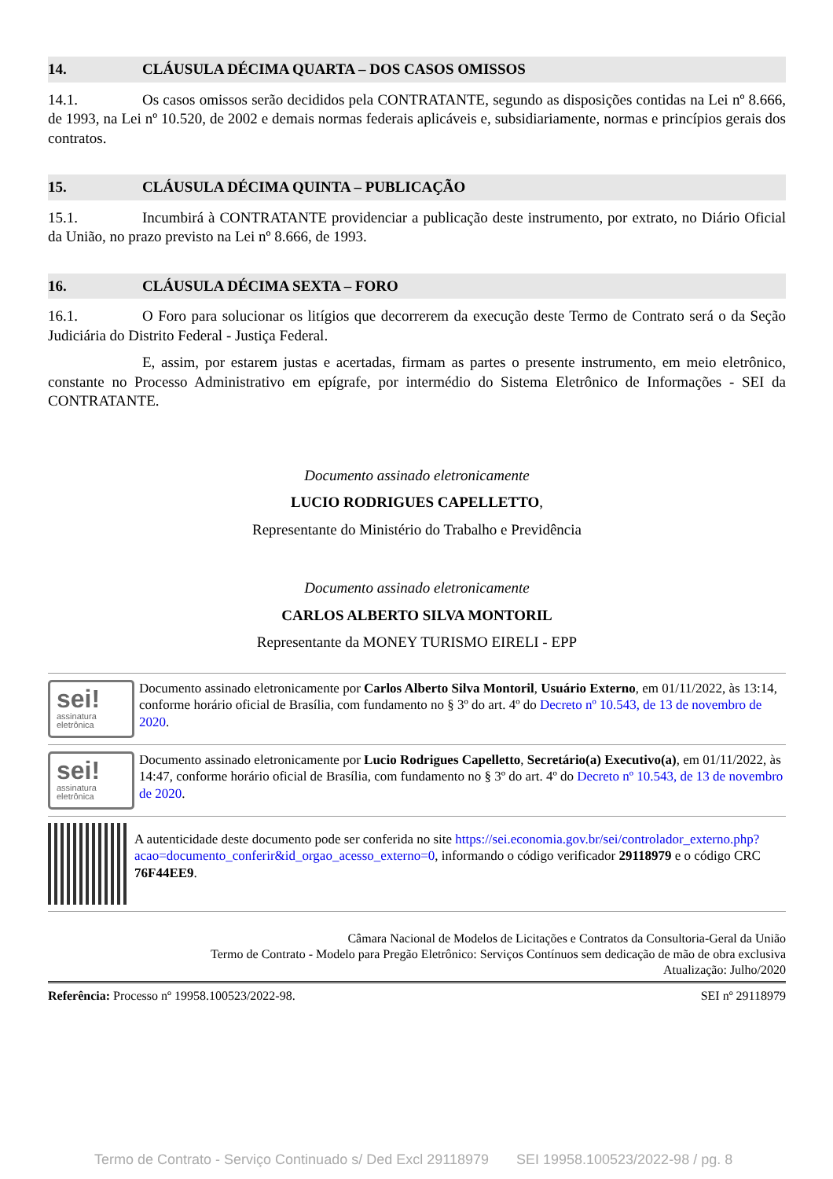14. CLÁUSULA DÉCIMA QUARTA – DOS CASOS OMISSOS
14.1. Os casos omissos serão decididos pela CONTRATANTE, segundo as disposições contidas na Lei nº 8.666, de 1993, na Lei nº 10.520, de 2002 e demais normas federais aplicáveis e, subsidiariamente, normas e princípios gerais dos contratos.
15. CLÁUSULA DÉCIMA QUINTA – PUBLICAÇÃO
15.1. Incumbirá à CONTRATANTE providenciar a publicação deste instrumento, por extrato, no Diário Oficial da União, no prazo previsto na Lei nº 8.666, de 1993.
16. CLÁUSULA DÉCIMA SEXTA – FORO
16.1. O Foro para solucionar os litígios que decorrerem da execução deste Termo de Contrato será o da Seção Judiciária do Distrito Federal - Justiça Federal.
E, assim, por estarem justas e acertadas, firmam as partes o presente instrumento, em meio eletrônico, constante no Processo Administrativo em epígrafe, por intermédio do Sistema Eletrônico de Informações - SEI da CONTRATANTE.
Documento assinado eletronicamente
LUCIO RODRIGUES CAPELLETTO,
Representante do Ministério do Trabalho e Previdência
Documento assinado eletronicamente
CARLOS ALBERTO SILVA MONTORIL
Representante da MONEY TURISMO EIRELI - EPP
sei!
assinatura
eletrônica
Documento assinado eletronicamente por Carlos Alberto Silva Montoril, Usuário Externo, em 01/11/2022, às 13:14, conforme horário oficial de Brasília, com fundamento no § 3º do art. 4º do Decreto nº 10.543, de 13 de novembro de 2020.
sei!
assinatura
eletrônica
Documento assinado eletronicamente por Lucio Rodrigues Capelletto, Secretário(a) Executivo(a), em 01/11/2022, às 14:47, conforme horário oficial de Brasília, com fundamento no § 3º do art. 4º do Decreto nº 10.543, de 13 de novembro de 2020.
A autenticidade deste documento pode ser conferida no site https://sei.economia.gov.br/sei/controlador_externo.php?acao=documento_conferir&id_orgao_acesso_externo=0, informando o código verificador 29118979 e o código CRC 76F44EE9.
Câmara Nacional de Modelos de Licitações e Contratos da Consultoria-Geral da União
Termo de Contrato - Modelo para Pregão Eletrônico: Serviços Contínuos sem dedicação de mão de obra exclusiva
Atualização: Julho/2020
Referência: Processo nº 19958.100523/2022-98. SEI nº 29118979
Termo de Contrato - Serviço Continuado s/ Ded Excl 29118979 SEI 19958.100523/2022-98 / pg. 8